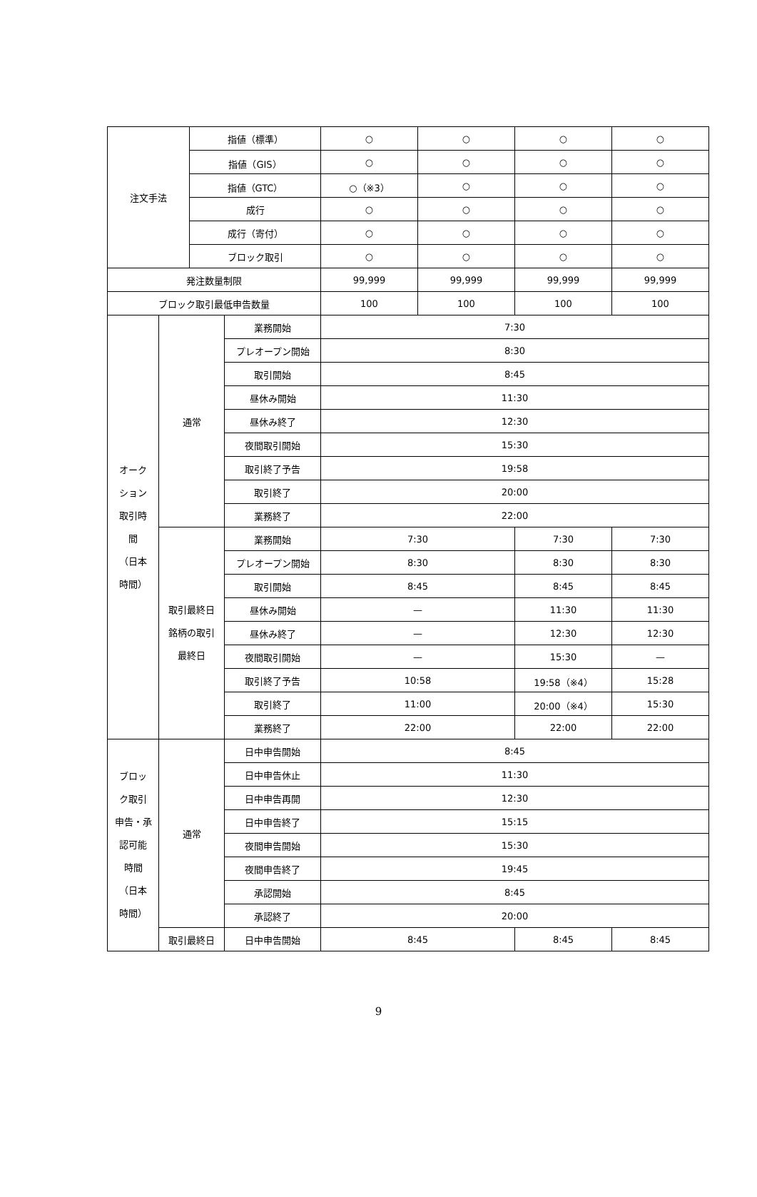| 注文手法 | | 指値（標準） | | ○ | ○ | ○ | ○ |
| | | 指値（GIS） | | ○ | ○ | ○ | ○ |
| | | 指値（GTC） | | ○（※3） | ○ | ○ | ○ |
| | | 成行 | | ○ | ○ | ○ | ○ |
| | | 成行（寄付） | | ○ | ○ | ○ | ○ |
| | | ブロック取引 | | ○ | ○ | ○ | ○ |
| 発注数量制限 | | | | 99,999 | 99,999 | 99,999 | 99,999 |
| ブロック取引最低申告数量 | | | | 100 | 100 | 100 | 100 |
| オーク ション 取引時 間 （日本 時間） | 通常 | | 業務開始 | 7:30 | | | |
| | | | プレオープン開始 | 8:30 | | | |
| | | | 取引開始 | 8:45 | | | |
| | | | 昼休み開始 | 11:30 | | | |
| | | | 昼休み終了 | 12:30 | | | |
| | | | 夜間取引開始 | 15:30 | | | |
| | | | 取引終了予告 | 19:58 | | | |
| | | | 取引終了 | 20:00 | | | |
| | | | 業務終了 | 22:00 | | | |
| | 取引最終日 銘柄の取引 最終日 | | 業務開始 | 7:30 | | 7:30 | 7:30 |
| | | | プレオープン開始 | 8:30 | | 8:30 | 8:30 |
| | | | 取引開始 | 8:45 | | 8:45 | 8:45 |
| | | | 昼休み開始 | — | | 11:30 | 11:30 |
| | | | 昼休み終了 | — | | 12:30 | 12:30 |
| | | | 夜間取引開始 | — | | 15:30 | — |
| | | | 取引終了予告 | 10:58 | | 19:58（※4） | 15:28 |
| | | | 取引終了 | 11:00 | | 20:00（※4） | 15:30 |
| | | | 業務終了 | 22:00 | | 22:00 | 22:00 |
| ブロッ ク取引 申告・承 認可能 時間 （日本 時間） | 通常 | | 日中申告開始 | 8:45 | | | |
| | | | 日中申告休止 | 11:30 | | | |
| | | | 日中申告再開 | 12:30 | | | |
| | | | 日中申告終了 | 15:15 | | | |
| | | | 夜間申告開始 | 15:30 | | | |
| | | | 夜間申告終了 | 19:45 | | | |
| | | | 承認開始 | 8:45 | | | |
| | | | 承認終了 | 20:00 | | | |
| | 取引最終日 | | 日中申告開始 | 8:45 | | 8:45 | 8:45 |
9